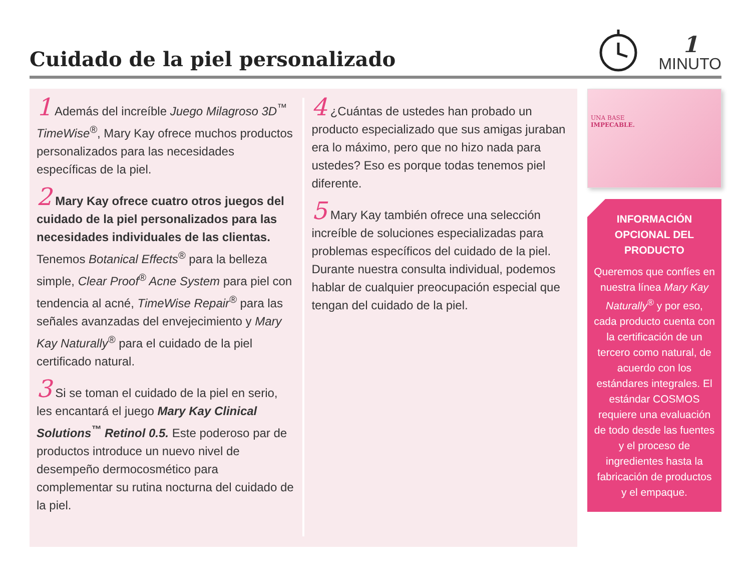Cuidado de la piel personalizado
1
MINUTO
1 Además del increíble Juego Milagroso 3D<sup>™</sup> TimeWise<sup>®</sup>, Mary Kay ofrece muchos productos personalizados para las necesidades específicas de la piel.
2 Mary Kay ofrece cuatro otros juegos del cuidado de la piel personalizados para las necesidades individuales de las clientas. Tenemos Botanical Effects<sup>®</sup> para la belleza simple, Clear Proof<sup>®</sup> Acne System para piel con tendencia al acné, TimeWise Repair<sup>®</sup> para las señales avanzadas del envejecimiento y Mary Kay Naturally<sup>®</sup> para el cuidado de la piel certificado natural.
3 Si se toman el cuidado de la piel en serio, les encantará el juego Mary Kay Clinical Solutions<sup>™</sup> Retinol 0.5. Este poderoso par de productos introduce un nuevo nivel de desempeño dermocosmético para complementar su rutina nocturna del cuidado de la piel.
4 ¿Cuántas de ustedes han probado un producto especializado que sus amigas juraban era lo máximo, pero que no hizo nada para ustedes? Eso es porque todas tenemos piel diferente.
5 Mary Kay también ofrece una selección increíble de soluciones especializadas para problemas específicos del cuidado de la piel. Durante nuestra consulta individual, podemos hablar de cualquier preocupación especial que tengan del cuidado de la piel.
UNA BASE
IMPECABLE.
INFORMACIÓN OPCIONAL DEL PRODUCTO
Queremos que confíes en nuestra línea Mary Kay Naturally<sup>®</sup> y por eso, cada producto cuenta con la certificación de un tercero como natural, de acuerdo con los estándares integrales. El estándar COSMOS requiere una evaluación de todo desde las fuentes y el proceso de ingredientes hasta la fabricación de productos y el empaque.